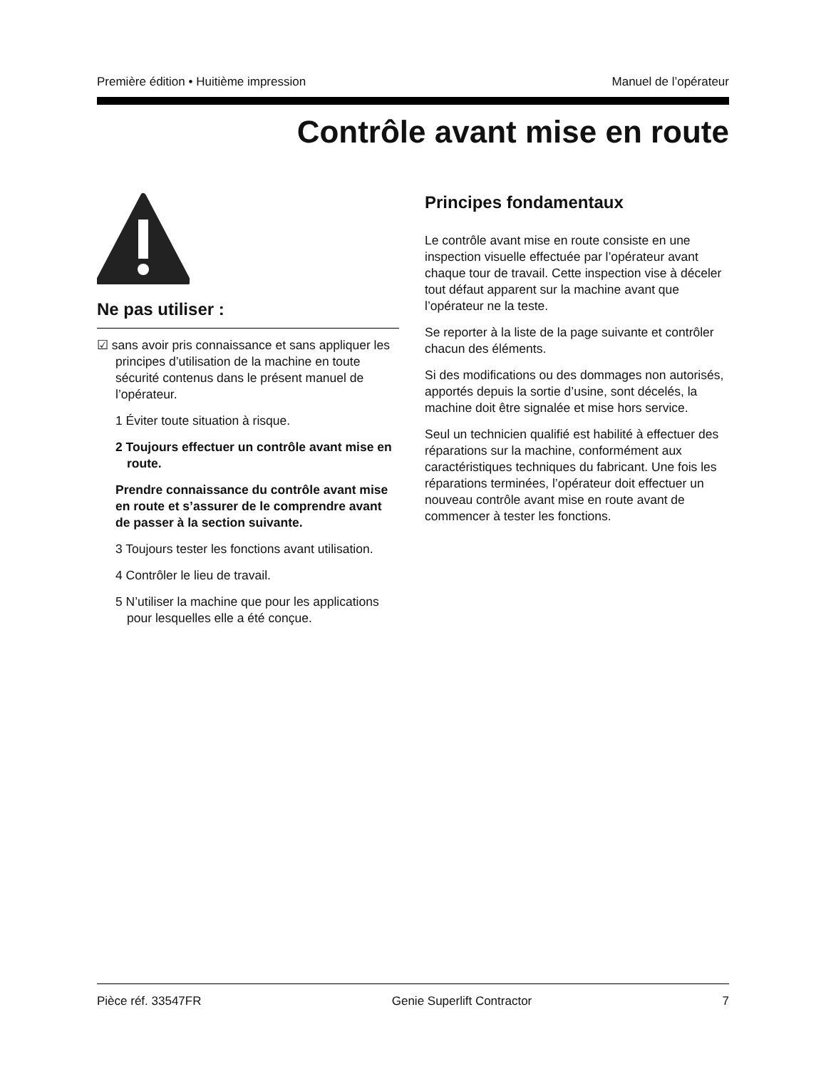Première édition • Huitième impression Manuel de l’opérateur
Contrôle avant mise en route
Ne pas utiliser :
☑ sans avoir pris connaissance et sans appliquer les principes d’utilisation de la machine en toute sécurité contenus dans le présent manuel de l’opérateur.
1 Éviter toute situation à risque.
2 Toujours effectuer un contrôle avant mise en route.
Prendre connaissance du contrôle avant mise en route et s’assurer de le comprendre avant de passer à la section suivante.
3 Toujours tester les fonctions avant utilisation.
4 Contrôler le lieu de travail.
5 N’utiliser la machine que pour les applications pour lesquelles elle a été conçue.
Principes fondamentaux
Le contrôle avant mise en route consiste en une inspection visuelle effectuée par l’opérateur avant chaque tour de travail. Cette inspection vise à déceler tout défaut apparent sur la machine avant que l’opérateur ne la teste.
Se reporter à la liste de la page suivante et contrôler chacun des éléments.
Si des modifications ou des dommages non autorisés, apportés depuis la sortie d’usine, sont décelés, la machine doit être signalée et mise hors service.
Seul un technicien qualifié est habilité à effectuer des réparations sur la machine, conformément aux caractéristiques techniques du fabricant. Une fois les réparations terminées, l’opérateur doit effectuer un nouveau contrôle avant mise en route avant de commencer à tester les fonctions.
Pièce réf. 33547FR Genie Superlift Contractor 7